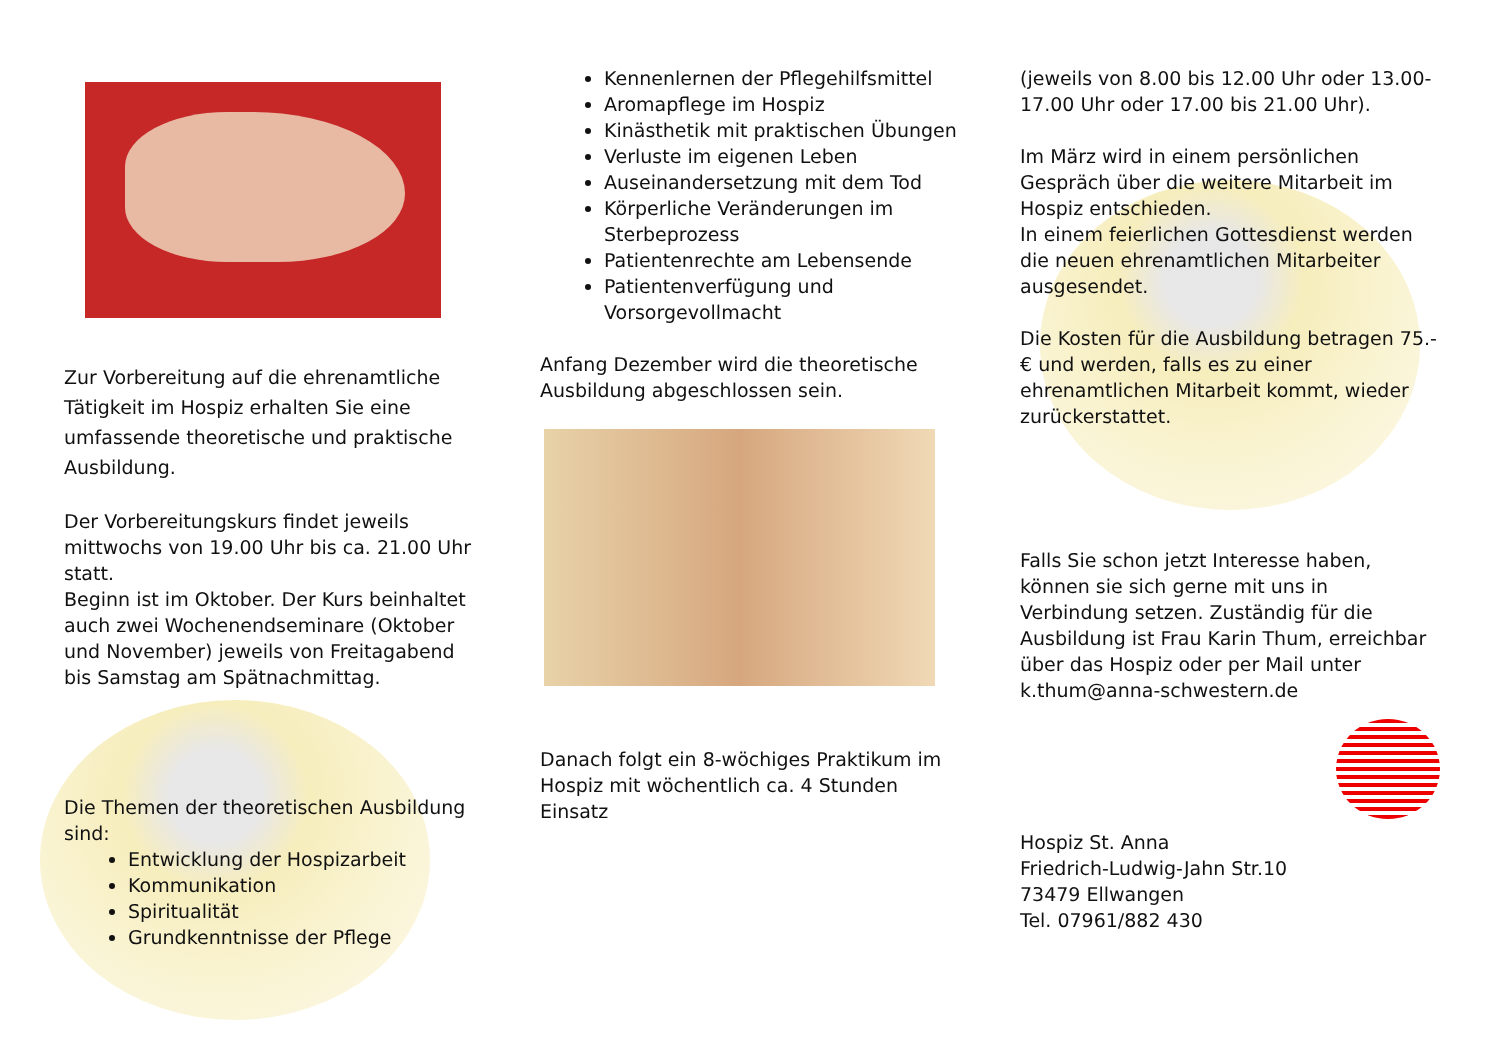Zur Vorbereitung auf die ehrenamtliche Tätigkeit im Hospiz erhalten Sie eine umfassende theoretische und praktische Ausbildung.
Der Vorbereitungskurs findet jeweils mittwochs von 19.00 Uhr bis ca. 21.00 Uhr statt.
Beginn ist im Oktober. Der Kurs beinhaltet auch zwei Wochenendseminare (Oktober und November) jeweils von Freitagabend bis Samstag am Spätnachmittag.
Die Themen der theoretischen Ausbildung sind:
Entwicklung der Hospizarbeit
Kommunikation
Spiritualität
Grundkenntnisse der Pflege
Kennenlernen der Pflegehilfsmittel
Aromapflege im Hospiz
Kinästhetik mit praktischen Übungen
Verluste im eigenen Leben
Auseinandersetzung mit dem Tod
Körperliche Veränderungen im Sterbeprozess
Patientenrechte am Lebensende
Patientenverfügung und Vorsorgevollmacht
Anfang Dezember wird die theoretische Ausbildung abgeschlossen sein.
Danach folgt ein 8-wöchiges Praktikum im Hospiz mit wöchentlich ca. 4 Stunden Einsatz
(jeweils von 8.00 bis 12.00 Uhr oder 13.00-17.00 Uhr oder 17.00 bis 21.00 Uhr).
Im März wird in einem persönlichen Gespräch über die weitere Mitarbeit im Hospiz entschieden.
In einem feierlichen Gottesdienst werden die neuen ehrenamtlichen Mitarbeiter ausgesendet.
Die Kosten für die Ausbildung betragen 75.-€ und werden, falls es zu einer ehrenamtlichen Mitarbeit kommt, wieder zurückerstattet.
Falls Sie schon jetzt Interesse haben, können sie sich gerne mit uns in Verbindung setzen. Zuständig für die Ausbildung ist Frau Karin Thum, erreichbar über das Hospiz oder per Mail unter k.thum@anna-schwestern.de
Hospiz St. Anna
Friedrich-Ludwig-Jahn Str.10
73479 Ellwangen
Tel. 07961/882 430